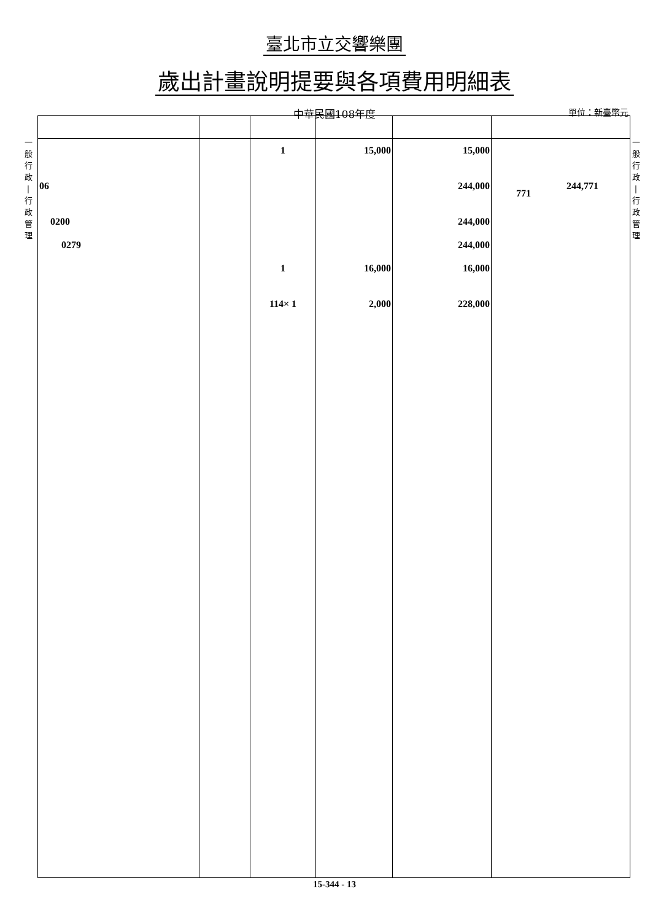臺北市立交響樂團
歲出計畫說明提要與各項費用明細表
中華民國108年度 單位：新臺幣元
一
般
行
政
|
行
政
管
理
一
般
行
政
|
行
政
管
理
| 06 0200 0279 | | 1 1 114× 1 | 15,000 16,000 2,000 | 15,000 244,000 244,000 244,000 16,000 228,000 | 244,771 771 |
15-344 - 13